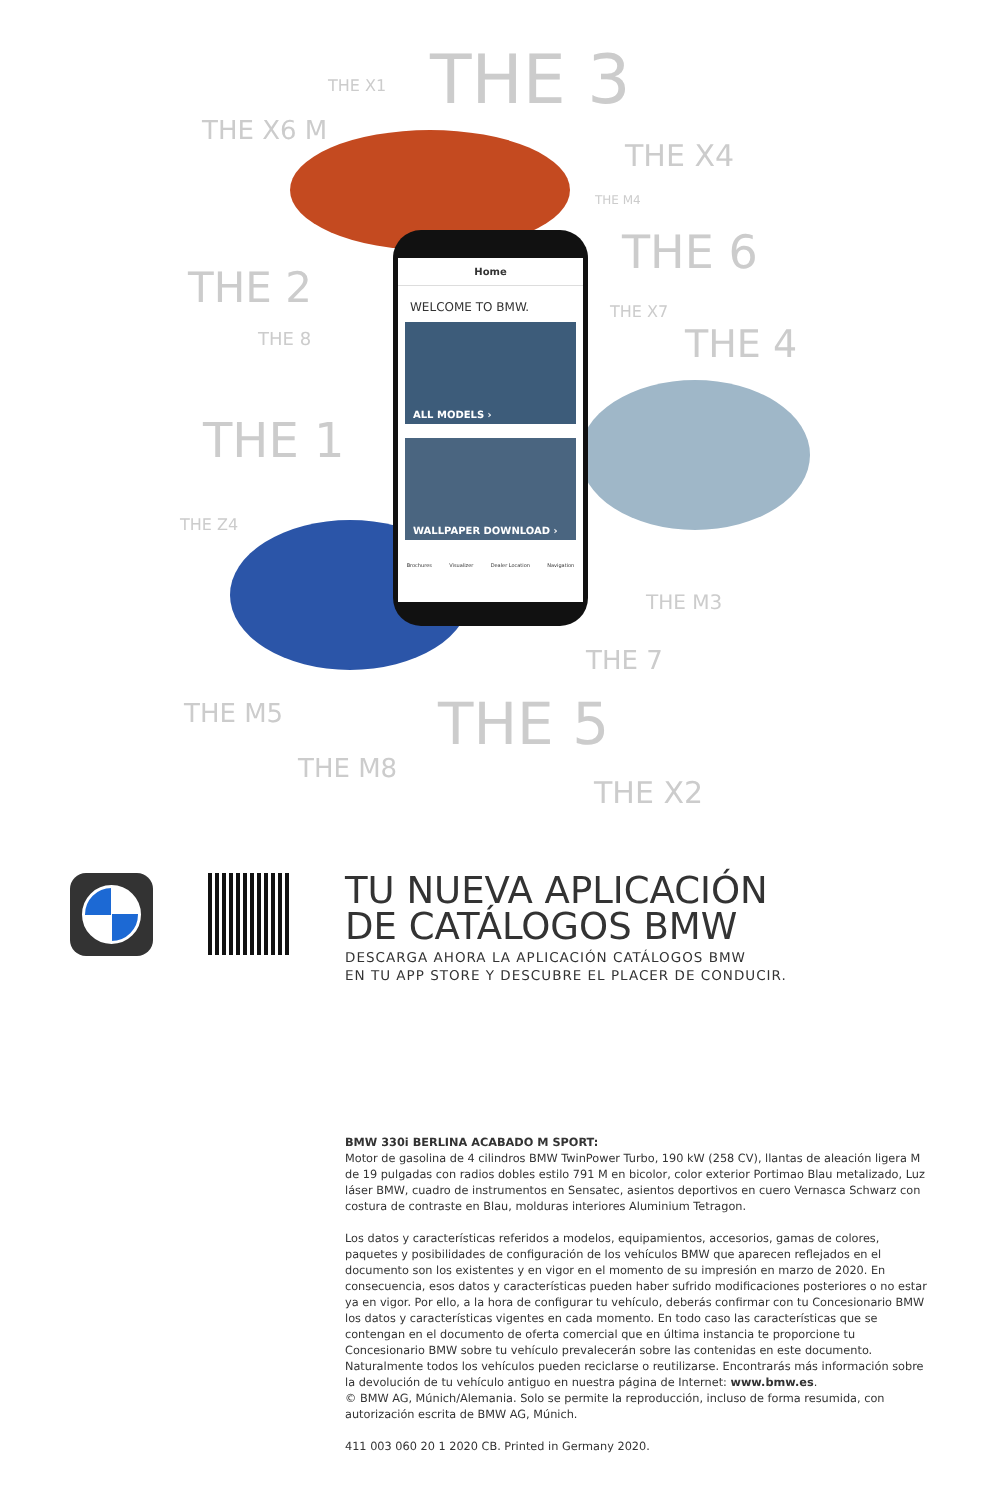THE X1 THE 3
THE X6 M
THE X4
THE M4
THE 6
THE 2 THE X7
THE 8 THE 4
THE 1
THE Z4
THE M3
THE 7
THE M5 THE 5
THE M8
THE X2
Home
WELCOME TO BMW.
ALL MODELS ›
WALLPAPER DOWNLOAD ›
Brochures Visualizer Dealer Location Navigation
TU NUEVA APLICACIÓN
DE CATÁLOGOS BMW
DESCARGA AHORA LA APLICACIÓN CATÁLOGOS BMW
EN TU APP STORE Y DESCUBRE EL PLACER DE CONDUCIR.
BMW 330i BERLINA ACABADO M SPORT:
Motor de gasolina de 4 cilindros BMW TwinPower Turbo, 190 kW (258 CV), llantas de aleación ligera M de 19 pulgadas con radios dobles estilo 791 M en bicolor, color exterior Portimao Blau metalizado, Luz láser BMW, cuadro de instrumentos en Sensatec, asientos deportivos en cuero Vernasca Schwarz con costura de contraste en Blau, molduras interiores Aluminium Tetragon.
Los datos y características referidos a modelos, equipamientos, accesorios, gamas de colores, paquetes y posibilidades de configuración de los vehículos BMW que aparecen reflejados en el documento son los existentes y en vigor en el momento de su impresión en marzo de 2020. En consecuencia, esos datos y características pueden haber sufrido modificaciones posteriores o no estar ya en vigor. Por ello, a la hora de configurar tu vehículo, deberás confirmar con tu Concesionario BMW los datos y características vigentes en cada momento. En todo caso las características que se contengan en el documento de oferta comercial que en última instancia te proporcione tu Concesionario BMW sobre tu vehículo prevalecerán sobre las contenidas en este documento.
Naturalmente todos los vehículos pueden reciclarse o reutilizarse. Encontrarás más información sobre la devolución de tu vehículo antiguo en nuestra página de Internet: www.bmw.es.
© BMW AG, Múnich/Alemania. Solo se permite la reproducción, incluso de forma resumida, con autorización escrita de BMW AG, Múnich.
411 003 060 20 1 2020 CB. Printed in Germany 2020.